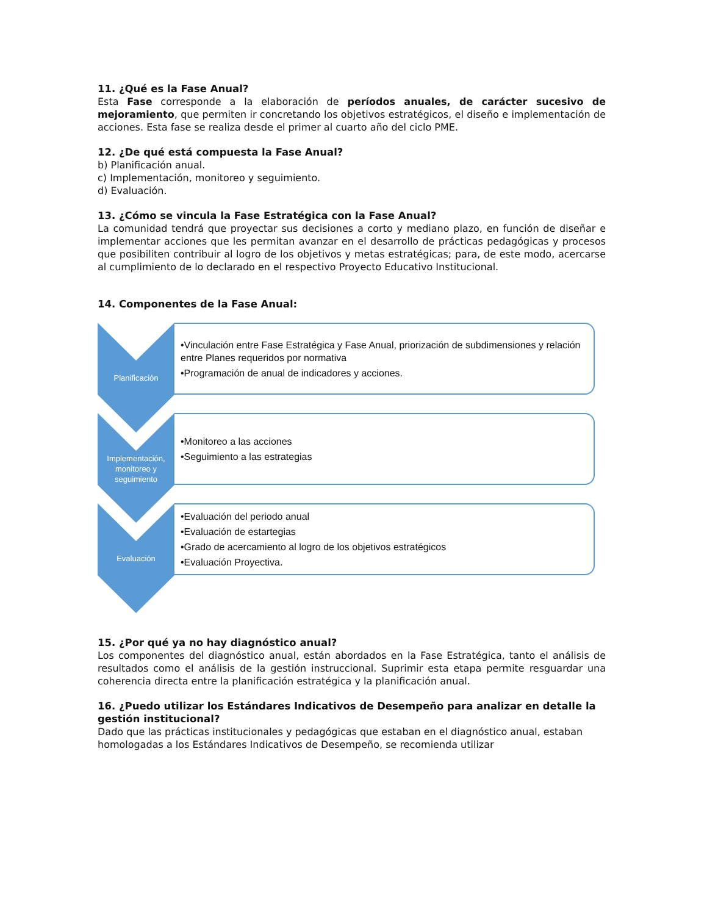11. ¿Qué es la Fase Anual?
Esta Fase corresponde a la elaboración de períodos anuales, de carácter sucesivo de mejoramiento, que permiten ir concretando los objetivos estratégicos, el diseño e implementación de acciones. Esta fase se realiza desde el primer al cuarto año del ciclo PME.
12. ¿De qué está compuesta la Fase Anual?
b) Planificación anual.
c) Implementación, monitoreo y seguimiento.
d) Evaluación.
13. ¿Cómo se vincula la Fase Estratégica con la Fase Anual?
La comunidad tendrá que proyectar sus decisiones a corto y mediano plazo, en función de diseñar e implementar acciones que les permitan avanzar en el desarrollo de prácticas pedagógicas y procesos que posibiliten contribuir al logro de los objetivos y metas estratégicas; para, de este modo, acercarse al cumplimiento de lo declarado en el respectivo Proyecto Educativo Institucional.
14. Componentes de la Fase Anual:
Planificación
•Vinculación entre Fase Estratégica y Fase Anual, priorización de subdimensiones y relación entre Planes requeridos por normativa
•Programación de anual de indicadores y acciones.
Implementación, monitoreo y seguimiento
•Monitoreo a las acciones
•Seguimiento a las estrategias
Evaluación
•Evaluación del periodo anual
•Evaluación de estartegias
•Grado de acercamiento al logro de los objetivos estratégicos
•Evaluación Proyectiva.
15. ¿Por qué ya no hay diagnóstico anual?
Los componentes del diagnóstico anual, están abordados en la Fase Estratégica, tanto el análisis de resultados como el análisis de la gestión instruccional. Suprimir esta etapa permite resguardar una coherencia directa entre la planificación estratégica y la planificación anual.
16. ¿Puedo utilizar los Estándares Indicativos de Desempeño para analizar en detalle la gestión institucional?
Dado que las prácticas institucionales y pedagógicas que estaban en el diagnóstico anual, estaban homologadas a los Estándares Indicativos de Desempeño, se recomienda utilizar